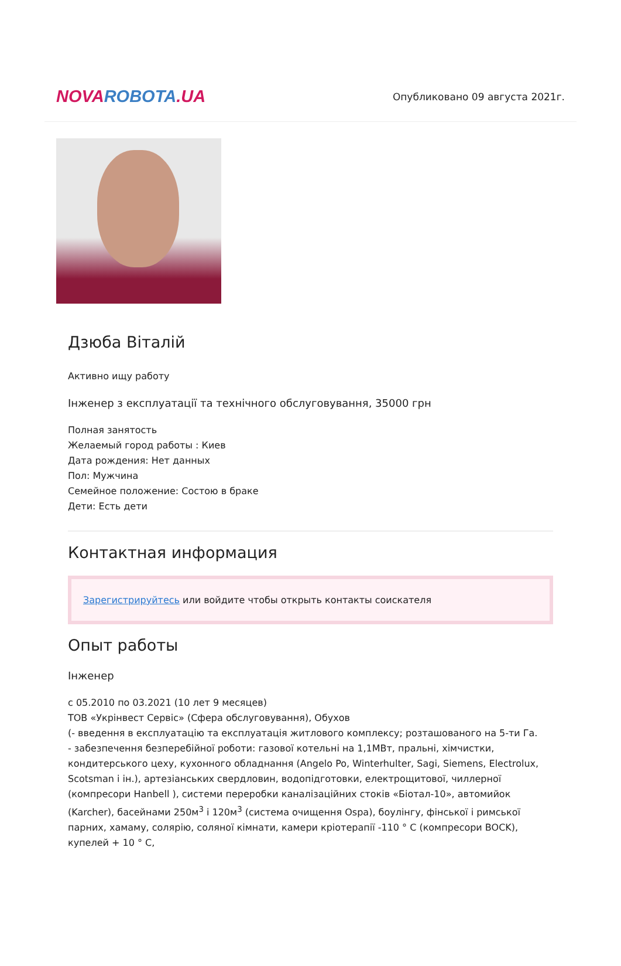NOVA ROBOTA.UA
Опубликовано 09 августа 2021г.
Дзюба Віталій
Активно ищу работу
Інженер з експлуатації та технічного обслуговування, 35000 грн
Полная занятость
Желаемый город работы : Киев
Дата рождения: Нет данных
Пол: Мужчина
Семейное положение: Состою в браке
Дети: Есть дети
Контактная информация
Зарегистрируйтесь или войдите чтобы открыть контакты соискателя
Опыт работы
Інженер
с 05.2010 по 03.2021 (10 лет 9 месяцев)
ТОВ «Укрінвест Сервіс» (Сфера обслуговування), Обухов
(- введення в експлуатацію та експлуатація житлового комплексу; розташованого на 5-ти Га.
- забезпечення безперебійної роботи: газової котельні на 1,1МВт, пральні, хімчистки, кондитерського цеху, кухонного обладнання (Angelo Po, Winterhulter, Sagi, Siemens, Electrolux, Scotsman і ін.), артезіанських свердловин, водопідготовки, електрощитової, чиллерної (компресори Hanbell ), системи переробки каналізаційних стоків «Біотал-10», автомийок (Karcher), басейнами 250м<sup>3</sup> і 120м<sup>3</sup> (система очищення Ospa), боулінгу, фінської і римської парних, хамаму, солярію, соляної кімнати, камери кріотерапії -110 ° С (компресори BOCK), купелей + 10 ° С,